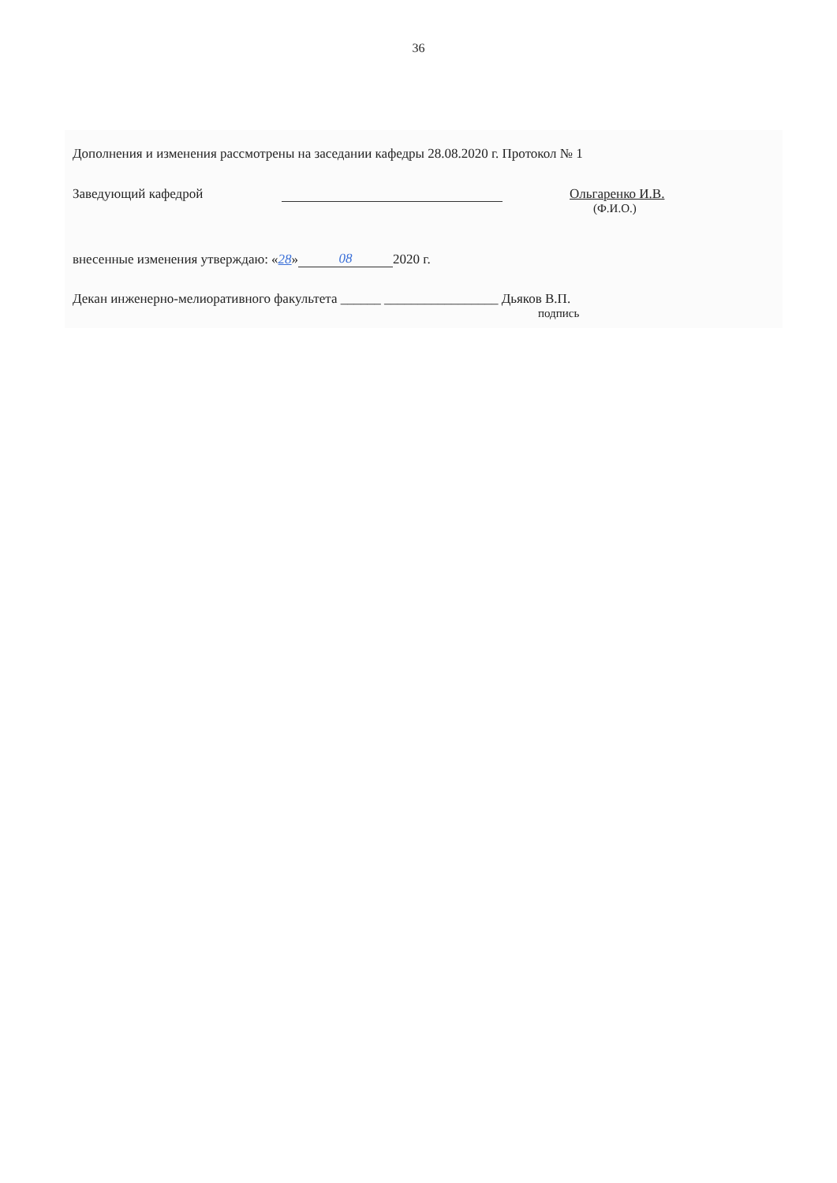36
Дополнения и изменения рассмотрены на заседании кафедры 28.08.2020 г. Протокол № 1
Заведующий кафедрой Ольгаренко И.В.
(Ф.И.О.)
внесенные изменения утверждаю: « 28 » 08 2020 г.
Декан инженерно-мелиоративного факультета ______ _________________ Дьяков В.П.
подпись